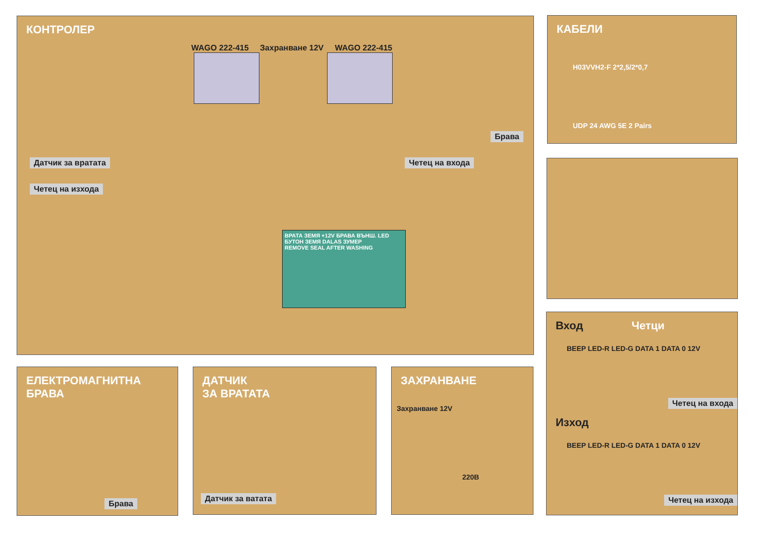КОНТРОЛЕР
WAGO 222-415 Захранване 12V WAGO 222-415
Брава
Датчик за вратата Четец на входа
Четец на изхода
ВРАТА ЗЕМЯ +12V БРАВА ВЪНШ. LED БУТОН ЗЕМЯ DALAS ЗУМЕР
REMOVE SEAL AFTER WASHING
КАБЕЛИ
H03VVH2-F 2*2,5/2*0,7
UDP 24 AWG 5E 2 Pairs
Вход Четци
BEEP LED-R LED-G DATA 1 DATA 0 12V
Четец на входа
Изход
BEEP LED-R LED-G DATA 1 DATA 0 12V
Четец на изхода
ЕЛЕКТРОМАГНИТНА
БРАВА
Брава
ДАТЧИК
ЗА ВРАТАТА
Датчик за ватата
ЗАХРАНВАНЕ
Захранване 12V
220В